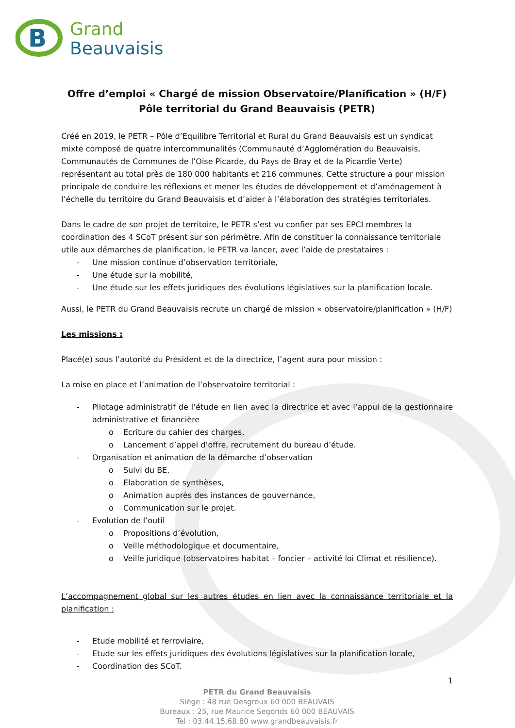B
Grand
Beauvaisis
Offre d’emploi « Chargé de mission Observatoire/Planification » (H/F)
Pôle territorial du Grand Beauvaisis (PETR)
Créé en 2019, le PETR – Pôle d’Equilibre Territorial et Rural du Grand Beauvaisis est un syndicat mixte composé de quatre intercommunalités (Communauté d’Agglomération du Beauvaisis, Communautés de Communes de l’Oise Picarde, du Pays de Bray et de la Picardie Verte) représentant au total près de 180 000 habitants et 216 communes. Cette structure a pour mission principale de conduire les réflexions et mener les études de développement et d’aménagement à l’échelle du territoire du Grand Beauvaisis et d’aider à l’élaboration des stratégies territoriales.
Dans le cadre de son projet de territoire, le PETR s’est vu confier par ses EPCI membres la coordination des 4 SCoT présent sur son périmètre. Afin de constituer la connaissance territoriale utile aux démarches de planification, le PETR va lancer, avec l’aide de prestataires :
Une mission continue d’observation territoriale,
Une étude sur la mobilité,
Une étude sur les effets juridiques des évolutions législatives sur la planification locale.
Aussi, le PETR du Grand Beauvaisis recrute un chargé de mission « observatoire/planification » (H/F)
Les missions :
Placé(e) sous l’autorité du Président et de la directrice, l’agent aura pour mission :
La mise en place et l’animation de l’observatoire territorial :
Pilotage administratif de l’étude en lien avec la directrice et avec l’appui de la gestionnaire administrative et financière
Ecriture du cahier des charges,
Lancement d’appel d’offre, recrutement du bureau d’étude.
Organisation et animation de la démarche d’observation
Suivi du BE,
Elaboration de synthèses,
Animation auprès des instances de gouvernance,
Communication sur le projet.
Evolution de l’outil
Propositions d’évolution,
Veille méthodologique et documentaire,
Veille juridique (observatoires habitat – foncier – activité loi Climat et résilience).
L’accompagnement global sur les autres études en lien avec la connaissance territoriale et la planification :
Etude mobilité et ferroviaire,
Etude sur les effets juridiques des évolutions législatives sur la planification locale,
Coordination des SCoT.
1
PETR du Grand Beauvaisis
Siège : 48 rue Desgroux 60 000 BEAUVAIS
Bureaux : 25, rue Maurice Segonds 60 000 BEAUVAIS
Tel : 03.44.15.68.80 www.grandbeauvaisis.fr